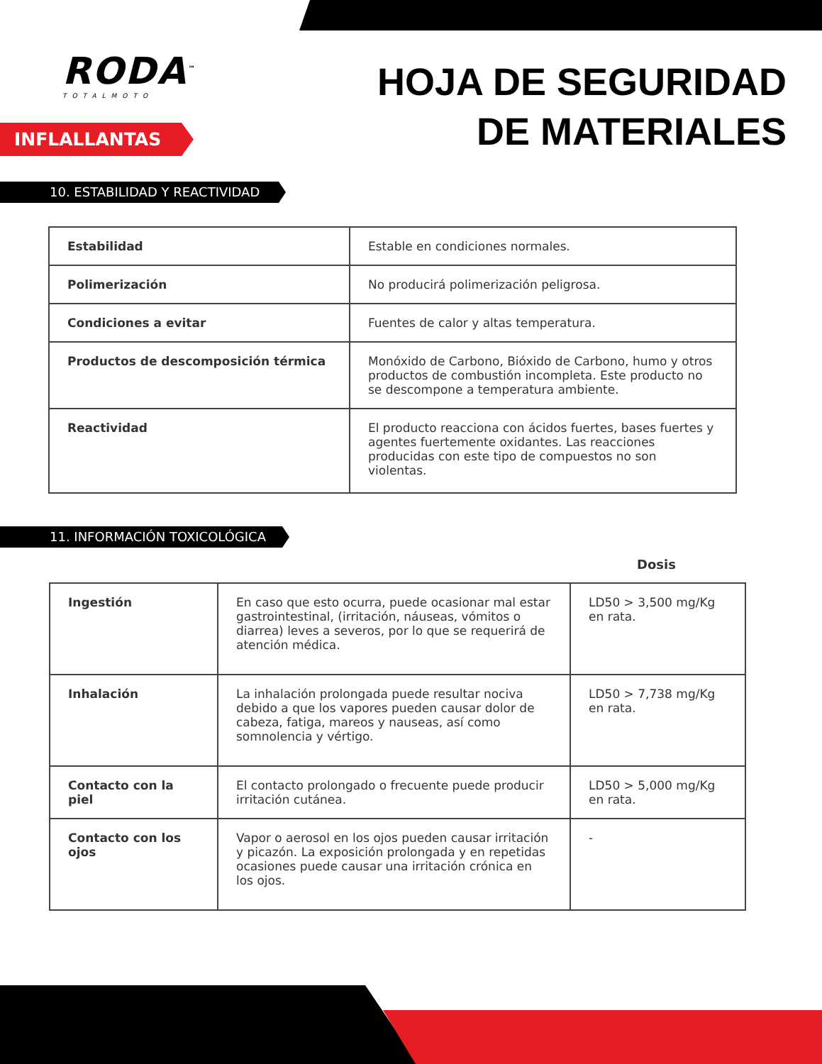RODA<sup>™</sup>
TOTALMOTO
INFLALLANTAS
HOJA DE SEGURIDAD
DE MATERIALES
10. ESTABILIDAD Y REACTIVIDAD
| Estabilidad | Estable en condiciones normales. |
| Polimerización | No producirá polimerización peligrosa. |
| Condiciones a evitar | Fuentes de calor y altas temperatura. |
| Productos de descomposición térmica | Monóxido de Carbono, Bióxido de Carbono, humo y otros productos de combustión incompleta. Este producto no se descompone a temperatura ambiente. |
| Reactividad | El producto reacciona con ácidos fuertes, bases fuertes y agentes fuertemente oxidantes. Las reacciones producidas con este tipo de compuestos no son violentas. |
11. INFORMACIÓN TOXICOLÓGICA
Dosis
| Ingestión | En caso que esto ocurra, puede ocasionar mal estar gastrointestinal, (irritación, náuseas, vómitos o diarrea) leves a severos, por lo que se requerirá de atención médica. | LD50 > 3,500 mg/Kg en rata. |
| Inhalación | La inhalación prolongada puede resultar nociva debido a que los vapores pueden causar dolor de cabeza, fatiga, mareos y nauseas, así como somnolencia y vértigo. | LD50 > 7,738 mg/Kg en rata. |
| Contacto con la piel | El contacto prolongado o frecuente puede producir irritación cutánea. | LD50 > 5,000 mg/Kg en rata. |
| Contacto con los ojos | Vapor o aerosol en los ojos pueden causar irritación y picazón. La exposición prolongada y en repetidas ocasiones puede causar una irritación crónica en los ojos. | - |